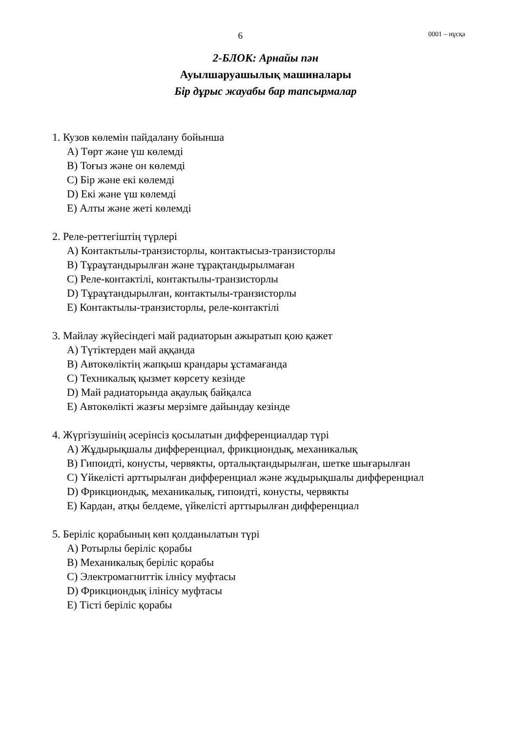6 0001 – нұсқа
2-БЛОК: Арнайы пән
Ауылшаруашылық машиналары
Бір дұрыс жауабы бар тапсырмалар
1. Кузов көлемін пайдалану бойынша
A) Төрт және үш көлемді
B) Тоғыз және он көлемді
C) Бір және екі көлемді
D) Екі және үш көлемді
E) Алты және жеті көлемді
2. Реле-реттегіштің түрлері
A) Контактылы-транзисторлы, контактысыз-транзисторлы
B) Тұраұтандырылған және тұрақтандырылмаған
C) Реле-контактілі, контактылы-транзисторлы
D) Тұраұтандырылған, контактылы-транзисторлы
E) Контактылы-транзисторлы, реле-контактілі
3. Майлау жүйесіндегі май радиаторын ажыратып қою қажет
A) Түтіктерден май аққанда
B) Автокөліктің жапқыш крандары ұстамағанда
C) Техникалық қызмет көрсету кезінде
D) Май радиаторында ақаулық байқалса
E) Автокөлікті жазғы мерзімге дайындау кезінде
4. Жүргізушінің әсерінсіз қосылатын дифференциалдар түрі
A) Жұдырықшалы дифференциал, фрикциондық, механикалық
B) Гипоидті, конусты, червякты, орталықтандырылған, шетке шығарылған
C) Үйкелісті арттырылған дифференциал және жұдырықшалы дифференциал
D) Фрикциондық, механикалық, гипоидті, конусты, червякты
E) Кардан, атқы белдеме, үйкелісті арттырылған дифференциал
5. Беріліс қорабының көп қолданылатын түрі
A) Ротырлы беріліс қорабы
B) Механикалық беріліс қорабы
C) Электромагниттік ілнісу муфтасы
D) Фрикциондық ілінісу муфтасы
E) Тісті беріліс қорабы